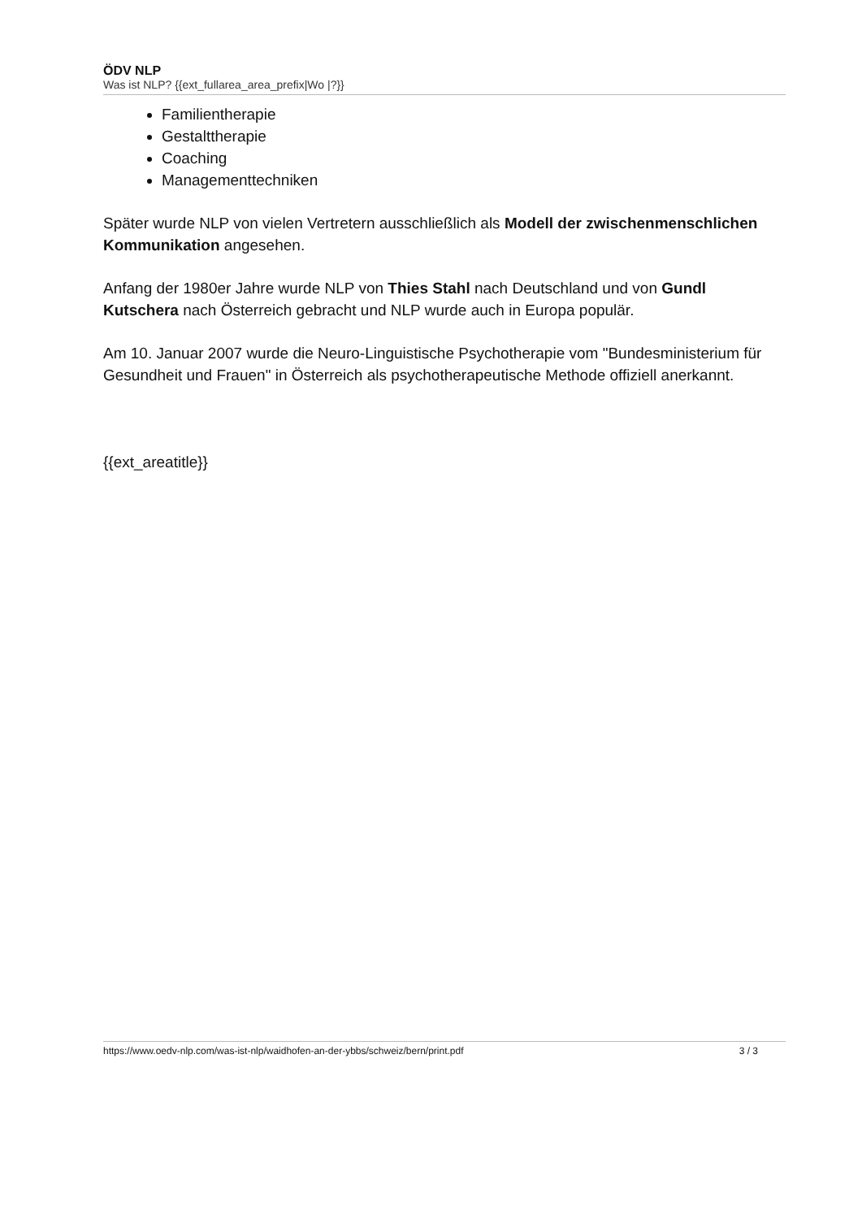ÖDV NLP
Was ist NLP? {{ext_fullarea_area_prefix|Wo |?}}
Familientherapie
Gestalttherapie
Coaching
Managementtechniken
Später wurde NLP von vielen Vertretern ausschließlich als Modell der zwischenmenschlichen Kommunikation angesehen.
Anfang der 1980er Jahre wurde NLP von Thies Stahl nach Deutschland und von Gundl Kutschera nach Österreich gebracht und NLP wurde auch in Europa populär.
Am 10. Januar 2007 wurde die Neuro-Linguistische Psychotherapie vom "Bundesministerium für Gesundheit und Frauen" in Österreich als psychotherapeutische Methode offiziell anerkannt.
{{ext_areatitle}}
https://www.oedv-nlp.com/was-ist-nlp/waidhofen-an-der-ybbs/schweiz/bern/print.pdf 3 / 3